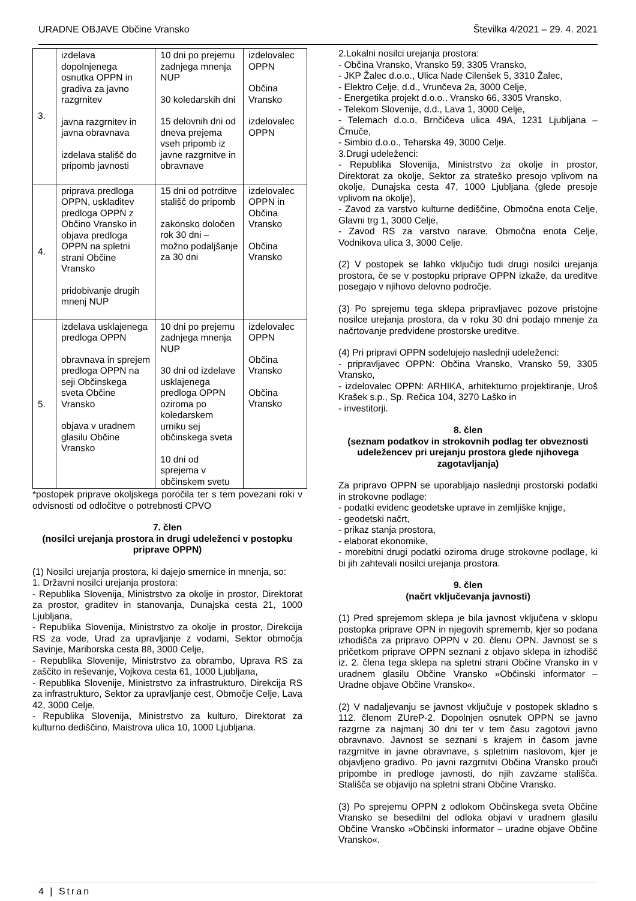URADNE OBJAVE Občine Vransko Številka 4/2021 – 29. 4. 2021
| 3. | izdelava dopolnjenega osnutka OPPN in gradiva za javno razgrnitev javna razgrnitev in javna obravnava izdelava stališč do pripomb javnosti | 10 dni po prejemu zadnjega mnenja NUP 30 koledarskih dni 15 delovnih dni od dneva prejema vseh pripomb iz javne razgrnitve in obravnave | izdelovalec OPPN Občina Vransko izdelovalec OPPN |
| 4. | priprava predloga OPPN, uskladitev predloga OPPN z Občino Vransko in objava predloga OPPN na spletni strani Občine Vransko pridobivanje drugih mnenj NUP | 15 dni od potrditve stališč do pripomb zakonsko določen rok 30 dni – možno podaljšanje za 30 dni | izdelovalec OPPN in Občina Vransko Občina Vransko |
| 5. | izdelava usklajenega predloga OPPN obravnava in sprejem predloga OPPN na seji Občinskega sveta Občine Vransko objava v uradnem glasilu Občine Vransko | 10 dni po prejemu zadnjega mnenja NUP 30 dni od izdelave usklajenega predloga OPPN oziroma po koledarskem urniku sej občinskega sveta 10 dni od sprejema v občinskem svetu | izdelovalec OPPN Občina Vransko Občina Vransko |
*postopek priprave okoljskega poročila ter s tem povezani roki v odvisnosti od odločitve o potrebnosti CPVO
7. člen
(nosilci urejanja prostora in drugi udeleženci v postopku priprave OPPN)
(1) Nosilci urejanja prostora, ki dajejo smernice in mnenja, so:
1. Državni nosilci urejanja prostora:
- Republika Slovenija, Ministrstvo za okolje in prostor, Direktorat za prostor, graditev in stanovanja, Dunajska cesta 21, 1000 Ljubljana,
- Republika Slovenija, Ministrstvo za okolje in prostor, Direkcija RS za vode, Urad za upravljanje z vodami, Sektor območja Savinje, Mariborska cesta 88, 3000 Celje,
- Republika Slovenije, Ministrstvo za obrambo, Uprava RS za zaščito in reševanje, Vojkova cesta 61, 1000 Ljubljana,
- Republika Slovenije, Ministrstvo za infrastrukturo, Direkcija RS za infrastrukturo, Sektor za upravljanje cest, Območje Celje, Lava 42, 3000 Celje,
- Republika Slovenija, Ministrstvo za kulturo, Direktorat za kulturno dediščino, Maistrova ulica 10, 1000 Ljubljana.
2.Lokalni nosilci urejanja prostora:
- Občina Vransko, Vransko 59, 3305 Vransko,
- JKP Žalec d.o.o., Ulica Nade Cilenšek 5, 3310 Žalec,
- Elektro Celje, d.d., Vrunčeva 2a, 3000 Celje,
- Energetika projekt d.o.o., Vransko 66, 3305 Vransko,
- Telekom Slovenije, d.d., Lava 1, 3000 Celje,
- Telemach d.o.o, Brnčičeva ulica 49A, 1231 Ljubljana – Črnuče,
- Simbio d.o.o., Teharska 49, 3000 Celje.
3.Drugi udeleženci:
- Republika Slovenija, Ministrstvo za okolje in prostor, Direktorat za okolje, Sektor za strateško presojo vplivom na okolje, Dunajska cesta 47, 1000 Ljubljana (glede presoje vplivom na okolje),
- Zavod za varstvo kulturne dediščine, Območna enota Celje, Glavni trg 1, 3000 Celje,
- Zavod RS za varstvo narave, Območna enota Celje, Vodnikova ulica 3, 3000 Celje.
(2) V postopek se lahko vključijo tudi drugi nosilci urejanja prostora, če se v postopku priprave OPPN izkaže, da ureditve posegajo v njihovo delovno področje.
(3) Po sprejemu tega sklepa pripravljavec pozove pristojne nosilce urejanja prostora, da v roku 30 dni podajo mnenje za načrtovanje predvidene prostorske ureditve.
(4) Pri pripravi OPPN sodelujejo naslednji udeleženci:
- pripravljavec OPPN: Občina Vransko, Vransko 59, 3305 Vransko,
- izdelovalec OPPN: ARHIKA, arhitekturno projektiranje, Uroš Krašek s.p., Sp. Rečica 104, 3270 Laško in
- investitorji.
8. člen
(seznam podatkov in strokovnih podlag ter obveznosti udeležencev pri urejanju prostora glede njihovega zagotavljanja)
Za pripravo OPPN se uporabljajo naslednji prostorski podatki in strokovne podlage:
- podatki evidenc geodetske uprave in zemljiške knjige,
- geodetski načrt,
- prikaz stanja prostora,
- elaborat ekonomike,
- morebitni drugi podatki oziroma druge strokovne podlage, ki bi jih zahtevali nosilci urejanja prostora.
9. člen
(načrt vključevanja javnosti)
(1) Pred sprejemom sklepa je bila javnost vključena v sklopu postopka priprave OPN in njegovih sprememb, kjer so podana izhodišča za pripravo OPPN v 20. členu OPN. Javnost se s pričetkom priprave OPPN seznani z objavo sklepa in izhodišč iz. 2. člena tega sklepa na spletni strani Občine Vransko in v uradnem glasilu Občine Vransko »Občinski informator – Uradne objave Občine Vransko«.
(2) V nadaljevanju se javnost vključuje v postopek skladno s 112. členom ZUreP-2. Dopolnjen osnutek OPPN se javno razgrne za najmanj 30 dni ter v tem času zagotovi javno obravnavo. Javnost se seznani s krajem in časom javne razgrnitve in javne obravnave, s spletnim naslovom, kjer je objavljeno gradivo. Po javni razgrnitvi Občina Vransko prouči pripombe in predloge javnosti, do njih zavzame stališča. Stališča se objavijo na spletni strani Občine Vransko.
(3) Po sprejemu OPPN z odlokom Občinskega sveta Občine Vransko se besedilni del odloka objavi v uradnem glasilu Občine Vransko »Občinski informator – uradne objave Občine Vransko«.
4 | Stran